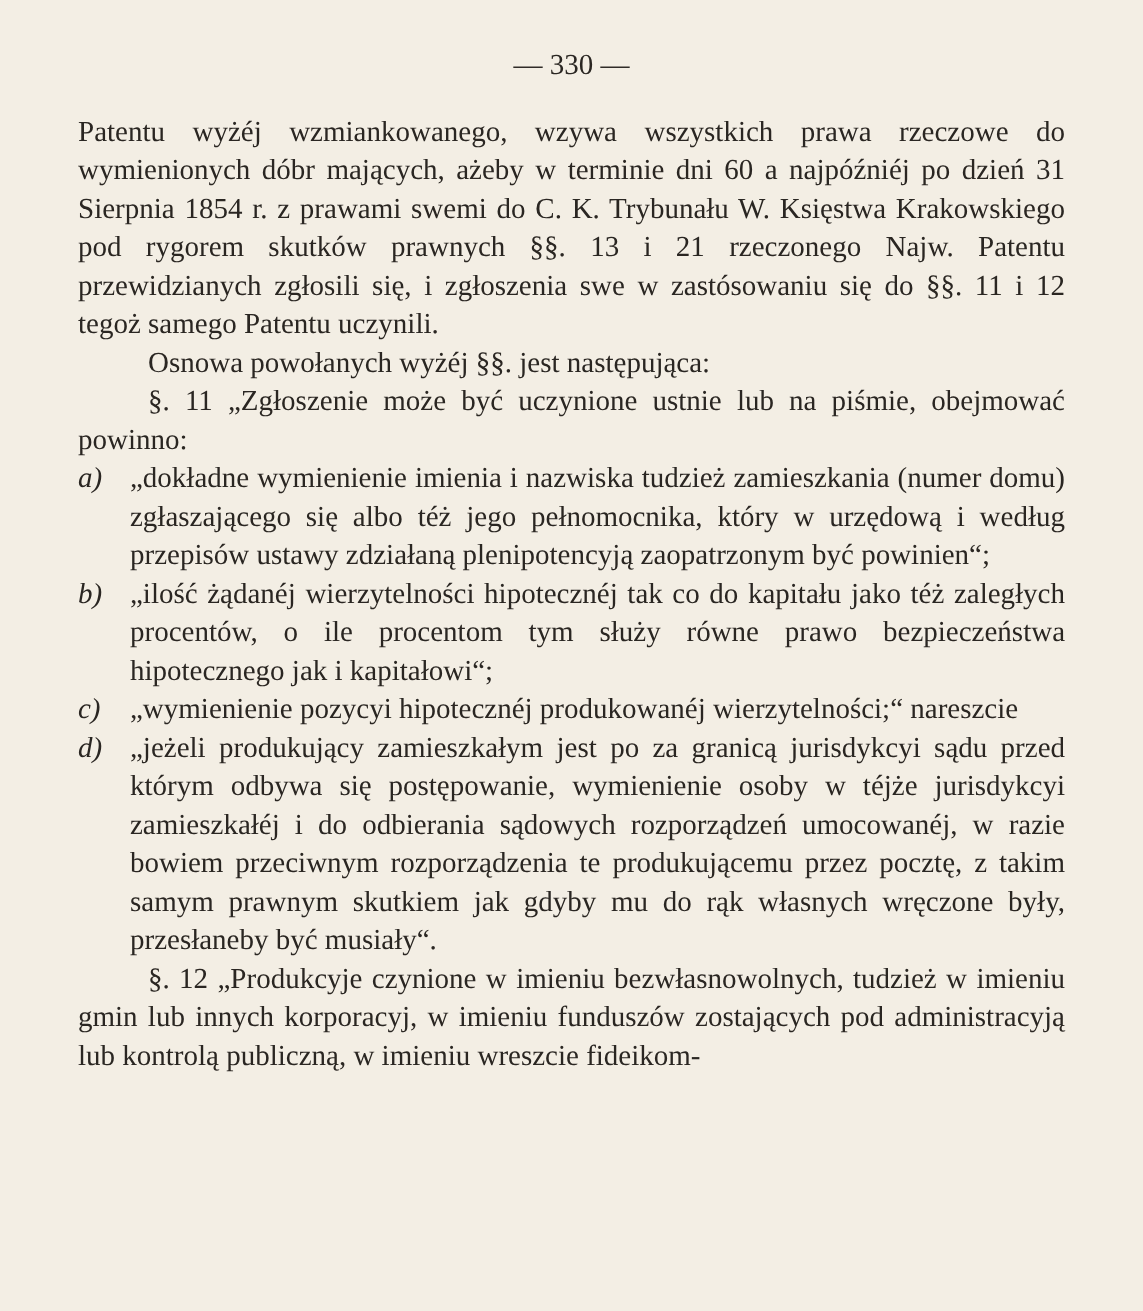— 330 —
Patentu wyżéj wzmiankowanego, wzywa wszystkich prawa rzeczowe do wymienionych dóbr mających, ażeby w terminie dni 60 a najpóźniéj po dzień 31 Sierpnia 1854 r. z prawami swemi do C. K. Trybunału W. Księstwa Krakowskiego pod rygorem skutków prawnych §§. 13 i 21 rzeczonego Najw. Patentu przewidzianych zgłosili się, i zgłoszenia swe w zastósowaniu się do §§. 11 i 12 tegoż samego Patentu uczynili.
Osnowa powołanych wyżéj §§. jest następująca:
§. 11 „Zgłoszenie może być uczynione ustnie lub na piśmie, obejmować powinno:
a) „dokładne wymienienie imienia i nazwiska tudzież zamieszkania (numer domu) zgłaszającego się albo téż jego pełnomocnika, który w urzędową i według przepisów ustawy zdziałaną plenipotencyją zaopatrzonym być powinien“;
b) „ilość żądanéj wierzytelności hipotecznéj tak co do kapitału jako téż zaległych procentów, o ile procentom tym służy równe prawo bezpieczeństwa hipotecznego jak i kapitałowi“;
c) „wymienienie pozycyi hipotecznéj produkowanéj wierzytelności;“ nareszcie
d) „jeżeli produkujący zamieszkałym jest po za granicą jurisdykcyi sądu przed którym odbywa się postępowanie, wymienienie osoby w téjże jurisdykcyi zamieszkałéj i do odbierania sądowych rozporządzeń umocowanéj, w razie bowiem przeciwnym rozporządzenia te produkującemu przez pocztę, z takim samym prawnym skutkiem jak gdyby mu do rąk własnych wręczone były, przesłaneby być musiały“.
§. 12 „Produkcyje czynione w imieniu bezwłasnowolnych, tudzież w imieniu gmin lub innych korporacyj, w imieniu funduszów zostających pod administracyją lub kontrolą publiczną, w imieniu wreszcie fideikom-